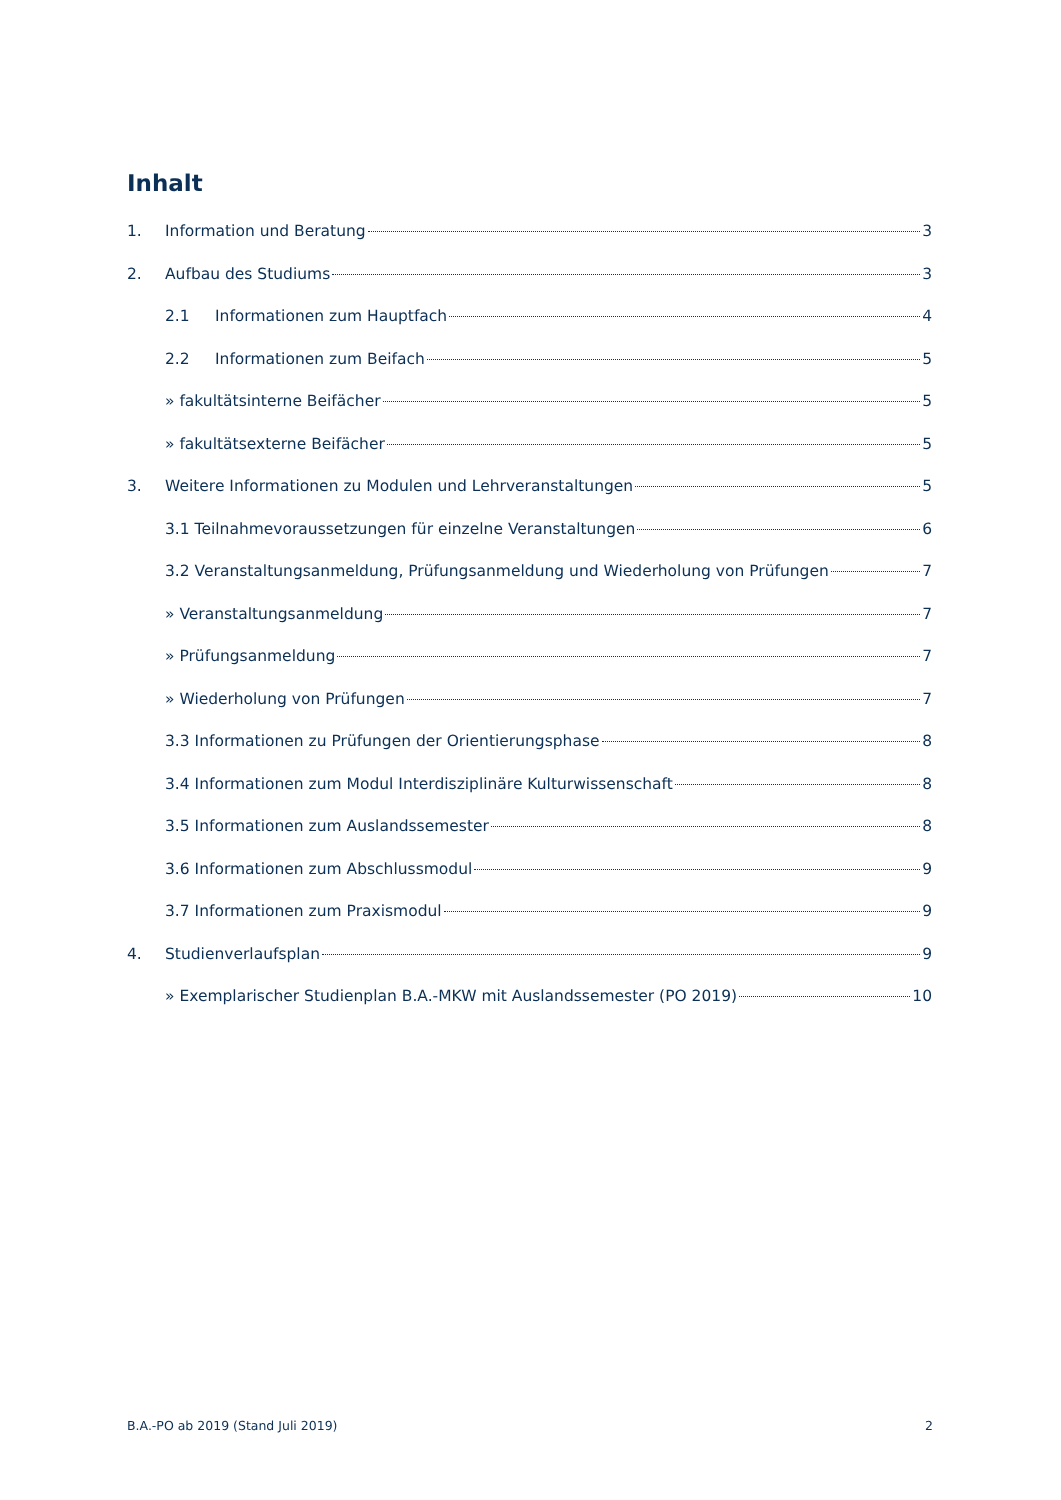Inhalt
1. Information und Beratung 3
2. Aufbau des Studiums 3
2.1 Informationen zum Hauptfach 4
2.2 Informationen zum Beifach 5
» fakultätsinterne Beifächer 5
» fakultätsexterne Beifächer 5
3. Weitere Informationen zu Modulen und Lehrveranstaltungen 5
3.1 Teilnahmevoraussetzungen für einzelne Veranstaltungen 6
3.2 Veranstaltungsanmeldung, Prüfungsanmeldung und Wiederholung von Prüfungen 7
» Veranstaltungsanmeldung 7
» Prüfungsanmeldung 7
» Wiederholung von Prüfungen 7
3.3 Informationen zu Prüfungen der Orientierungsphase 8
3.4 Informationen zum Modul Interdisziplinäre Kulturwissenschaft 8
3.5 Informationen zum Auslandssemester 8
3.6 Informationen zum Abschlussmodul 9
3.7 Informationen zum Praxismodul 9
4. Studienverlaufsplan 9
» Exemplarischer Studienplan B.A.-MKW mit Auslandssemester (PO 2019) 10
B.A.-PO ab 2019 (Stand Juli 2019)
2